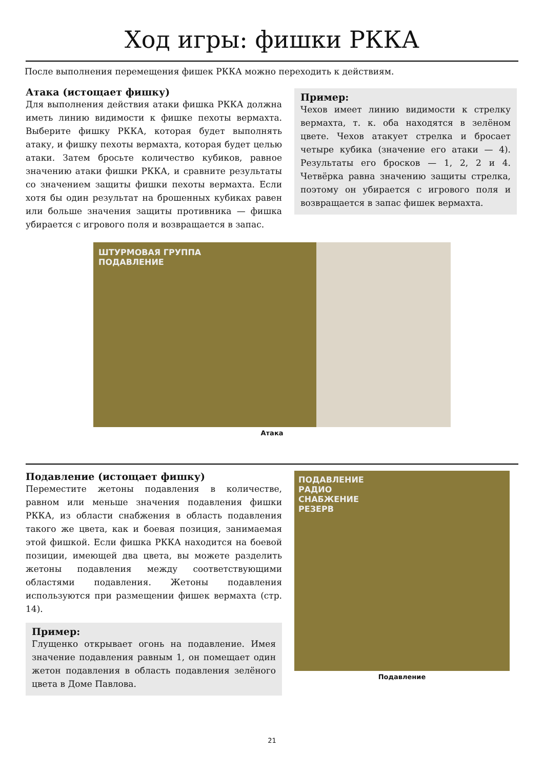Ход игры: фишки РККА
После выполнения перемещения фишек РККА можно переходить к действиям.
Атака (истощает фишку)
Для выполнения действия атаки фишка РККА должна иметь линию видимости к фишке пехоты вермахта. Выберите фишку РККА, которая будет выполнять атаку, и фишку пехоты вермахта, которая будет целью атаки. Затем бросьте количество кубиков, равное значению атаки фишки РККА, и сравните результаты со значением защиты фишки пехоты вермахта. Если хотя бы один результат на брошенных кубиках равен или больше значения защиты противника — фишка убирается с игрового поля и возвращается в запас.
Пример:
Чехов имеет линию видимости к стрелку вермахта, т. к. оба находятся в зелёном цвете. Чехов атакует стрелка и бросает четыре кубика (значение его атаки — 4). Результаты его бросков — 1, 2, 2 и 4. Четвёрка равна значению защиты стрелка, поэтому он убирается с игрового поля и возвращается в запас фишек вермахта.
ШТУРМОВАЯ ГРУППА
ПОДАВЛЕНИЕ
Атака
Подавление (истощает фишку)
Переместите жетоны подавления в количестве, равном или меньше значения подавления фишки РККА, из области снабжения в область подавления такого же цвета, как и боевая позиция, занимаемая этой фишкой. Если фишка РККА находится на боевой позиции, имеющей два цвета, вы можете разделить жетоны подавления между соответствующими областями подавления. Жетоны подавления используются при размещении фишек вермахта (стр. 14).
Пример:
Глущенко открывает огонь на подавление. Имея значение подавления равным 1, он помещает один жетон подавления в область подавления зелёного цвета в Доме Павлова.
ПОДАВЛЕНИЕ
РАДИО
СНАБЖЕНИЕ
РЕЗЕРВ
Подавление
21